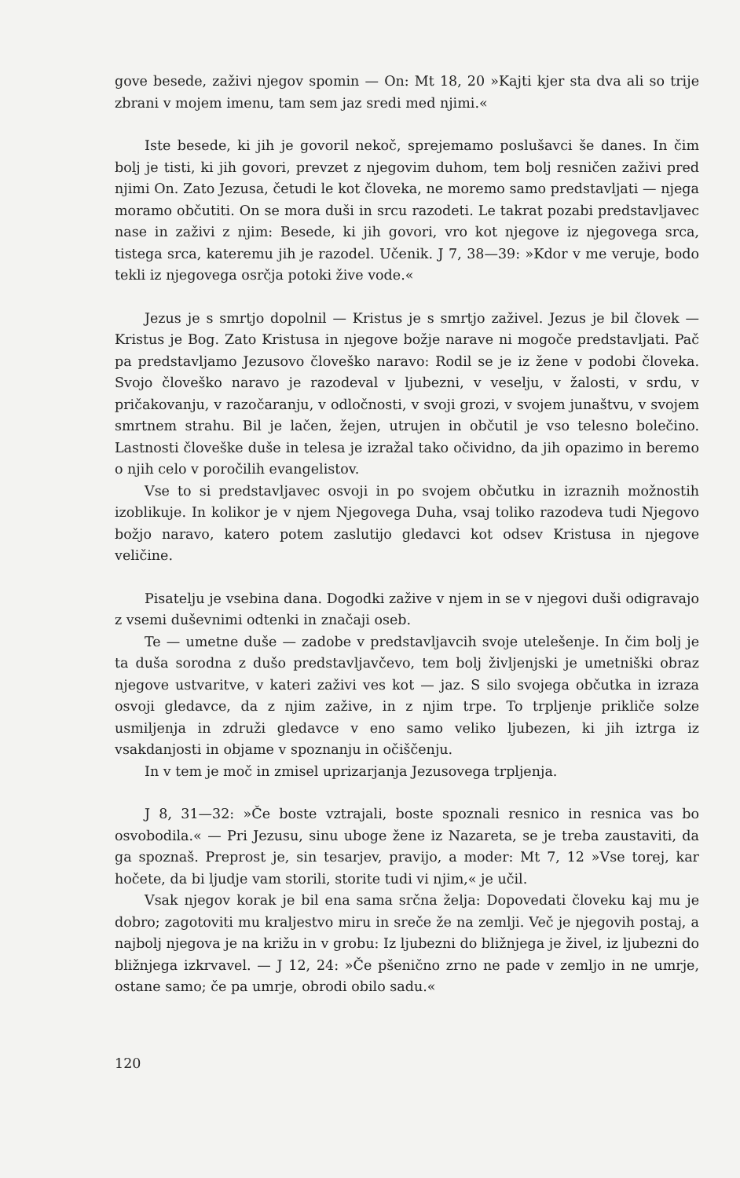gove besede, zaživi njegov spomin — On: Mt 18, 20 »Kajti kjer sta dva ali so trije zbrani v mojem imenu, tam sem jaz sredi med njimi.«
Iste besede, ki jih je govoril nekoč, sprejemamo poslušavci še danes. In čim bolj je tisti, ki jih govori, prevzet z njegovim duhom, tem bolj resničen zaživi pred njimi On. Zato Jezusa, četudi le kot človeka, ne moremo samo predstavljati — njega moramo občutiti. On se mora duši in srcu razodeti. Le takrat pozabi predstavljavec nase in zaživi z njim: Besede, ki jih govori, vro kot njegove iz njegovega srca, tistega srca, kateremu jih je razodel. Učenik. J 7, 38—39: »Kdor v me veruje, bodo tekli iz njegovega osrčja potoki žive vode.«
Jezus je s smrtjo dopolnil — Kristus je s smrtjo zaživel. Jezus je bil človek — Kristus je Bog. Zato Kristusa in njegove božje narave ni mogoče predstavljati. Pač pa predstavljamo Jezusovo človeško naravo: Rodil se je iz žene v podobi človeka. Svojo človeško naravo je razodeval v ljubezni, v veselju, v žalosti, v srdu, v pričakovanju, v razočaranju, v odločnosti, v svoji grozi, v svojem junaštvu, v svojem smrtnem strahu. Bil je lačen, žejen, utrujen in občutil je vso telesno bolečino. Lastnosti človeške duše in telesa je izražal tako očividno, da jih opazimo in beremo o njih celo v poročilih evangelistov.
Vse to si predstavljavec osvoji in po svojem občutku in izraznih možnostih izoblikuje. In kolikor je v njem Njegovega Duha, vsaj toliko razodeva tudi Njegovo božjo naravo, katero potem zaslutijo gledavci kot odsev Kristusa in njegove veličine.
Pisatelju je vsebina dana. Dogodki zažive v njem in se v njegovi duši odigravajo z vsemi duševnimi odtenki in značaji oseb.
Te — umetne duše — zadobe v predstavljavcih svoje utelešenje. In čim bolj je ta duša sorodna z dušo predstavljavčevo, tem bolj življenjski je umetniški obraz njegove ustvaritve, v kateri zaživi ves kot — jaz. S silo svojega občutka in izraza osvoji gledavce, da z njim zažive, in z njim trpe. To trpljenje prikliče solze usmiljenja in združi gledavce v eno samo veliko ljubezen, ki jih iztrga iz vsakdanjosti in objame v spoznanju in očiščenju.
In v tem je moč in zmisel uprizarjanja Jezusovega trpljenja.
J 8, 31—32: »Če boste vztrajali, boste spoznali resnico in resnica vas bo osvobodila.« — Pri Jezusu, sinu uboge žene iz Nazareta, se je treba zaustaviti, da ga spoznaš. Preprost je, sin tesarjev, pravijo, a moder: Mt 7, 12 »Vse torej, kar hočete, da bi ljudje vam storili, storite tudi vi njim,« je učil.
Vsak njegov korak je bil ena sama srčna želja: Dopovedati človeku kaj mu je dobro; zagotoviti mu kraljestvo miru in sreče že na zemlji. Več je njegovih postaj, a najbolj njegova je na križu in v grobu: Iz ljubezni do bližnjega je živel, iz ljubezni do bližnjega izkrvavel. — J 12, 24: »Če pšenično zrno ne pade v zemljo in ne umrje, ostane samo; če pa umrje, obrodi obilo sadu.«
120